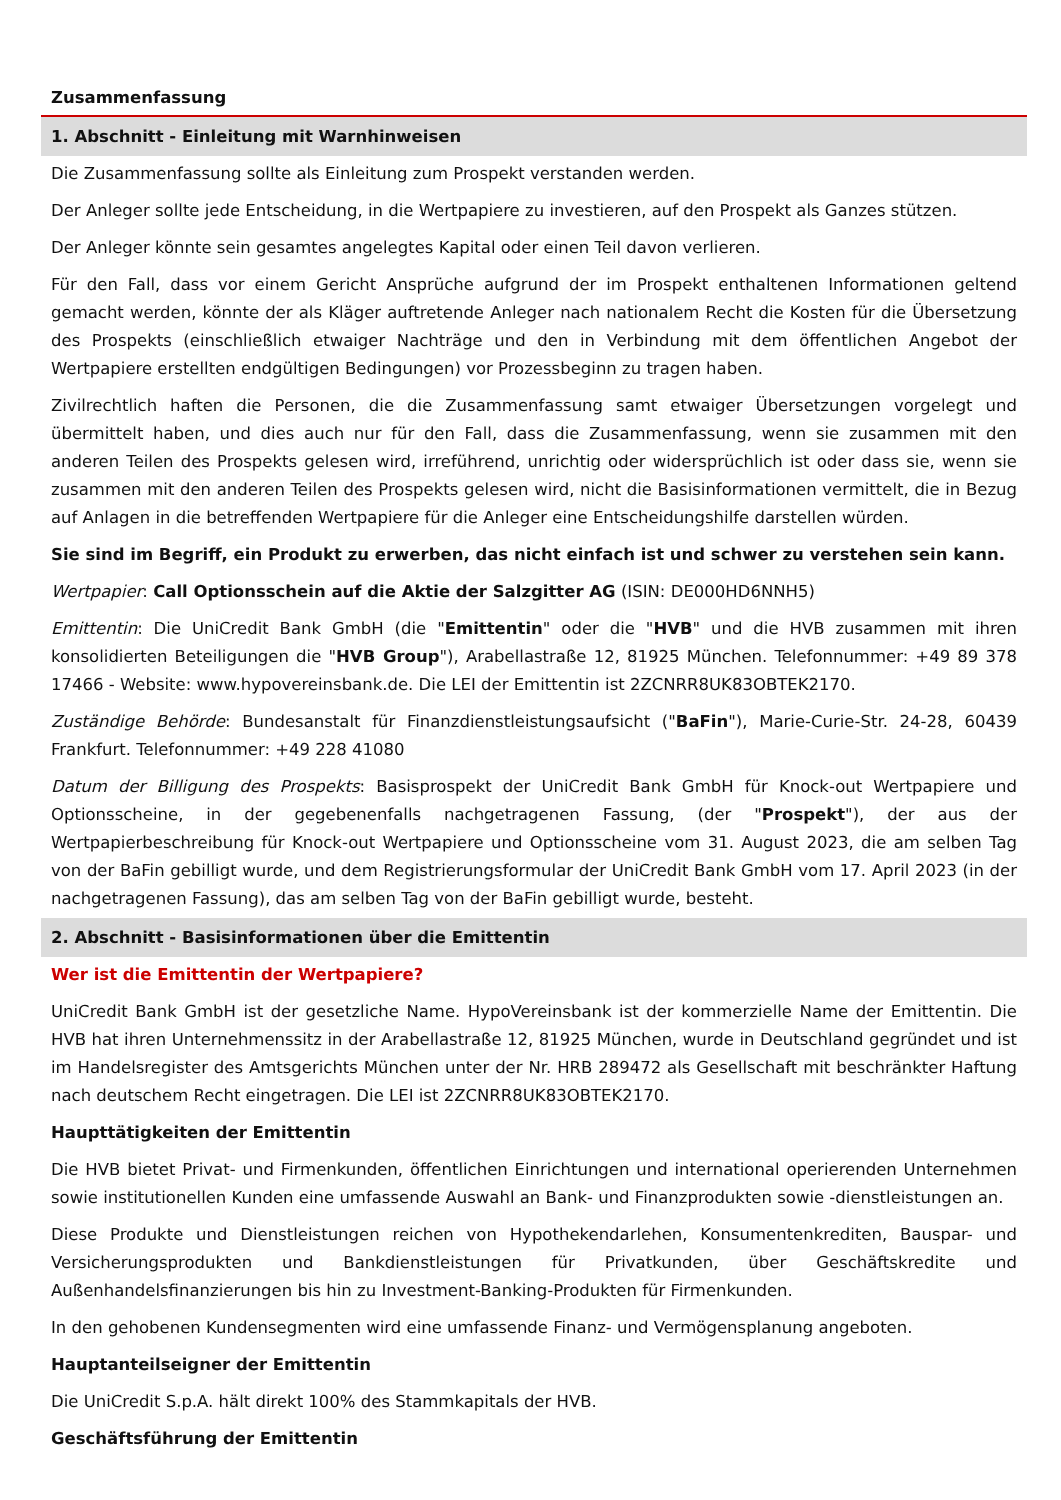Zusammenfassung
1. Abschnitt - Einleitung mit Warnhinweisen
Die Zusammenfassung sollte als Einleitung zum Prospekt verstanden werden.
Der Anleger sollte jede Entscheidung, in die Wertpapiere zu investieren, auf den Prospekt als Ganzes stützen.
Der Anleger könnte sein gesamtes angelegtes Kapital oder einen Teil davon verlieren.
Für den Fall, dass vor einem Gericht Ansprüche aufgrund der im Prospekt enthaltenen Informationen geltend gemacht werden, könnte der als Kläger auftretende Anleger nach nationalem Recht die Kosten für die Übersetzung des Prospekts (einschließlich etwaiger Nachträge und den in Verbindung mit dem öffentlichen Angebot der Wertpapiere erstellten endgültigen Bedingungen) vor Prozessbeginn zu tragen haben.
Zivilrechtlich haften die Personen, die die Zusammenfassung samt etwaiger Übersetzungen vorgelegt und übermittelt haben, und dies auch nur für den Fall, dass die Zusammenfassung, wenn sie zusammen mit den anderen Teilen des Prospekts gelesen wird, irreführend, unrichtig oder widersprüchlich ist oder dass sie, wenn sie zusammen mit den anderen Teilen des Prospekts gelesen wird, nicht die Basisinformationen vermittelt, die in Bezug auf Anlagen in die betreffenden Wertpapiere für die Anleger eine Entscheidungshilfe darstellen würden.
Sie sind im Begriff, ein Produkt zu erwerben, das nicht einfach ist und schwer zu verstehen sein kann.
Wertpapier: Call Optionsschein auf die Aktie der Salzgitter AG (ISIN: DE000HD6NNH5)
Emittentin: Die UniCredit Bank GmbH (die "Emittentin" oder die "HVB" und die HVB zusammen mit ihren konsolidierten Beteiligungen die "HVB Group"), Arabellastraße 12, 81925 München. Telefonnummer: +49 89 378 17466 - Website: www.hypovereinsbank.de. Die LEI der Emittentin ist 2ZCNRR8UK83OBTEK2170.
Zuständige Behörde: Bundesanstalt für Finanzdienstleistungsaufsicht ("BaFin"), Marie-Curie-Str. 24-28, 60439 Frankfurt. Telefonnummer: +49 228 41080
Datum der Billigung des Prospekts: Basisprospekt der UniCredit Bank GmbH für Knock-out Wertpapiere und Optionsscheine, in der gegebenenfalls nachgetragenen Fassung, (der "Prospekt"), der aus der Wertpapierbeschreibung für Knock-out Wertpapiere und Optionsscheine vom 31. August 2023, die am selben Tag von der BaFin gebilligt wurde, und dem Registrierungsformular der UniCredit Bank GmbH vom 17. April 2023 (in der nachgetragenen Fassung), das am selben Tag von der BaFin gebilligt wurde, besteht.
2. Abschnitt - Basisinformationen über die Emittentin
Wer ist die Emittentin der Wertpapiere?
UniCredit Bank GmbH ist der gesetzliche Name. HypoVereinsbank ist der kommerzielle Name der Emittentin. Die HVB hat ihren Unternehmenssitz in der Arabellastraße 12, 81925 München, wurde in Deutschland gegründet und ist im Handelsregister des Amtsgerichts München unter der Nr. HRB 289472 als Gesellschaft mit beschränkter Haftung nach deutschem Recht eingetragen. Die LEI ist 2ZCNRR8UK83OBTEK2170.
Haupttätigkeiten der Emittentin
Die HVB bietet Privat- und Firmenkunden, öffentlichen Einrichtungen und international operierenden Unternehmen sowie institutionellen Kunden eine umfassende Auswahl an Bank- und Finanzprodukten sowie -dienstleistungen an.
Diese Produkte und Dienstleistungen reichen von Hypothekendarlehen, Konsumentenkrediten, Bauspar- und Versicherungsprodukten und Bankdienstleistungen für Privatkunden, über Geschäftskredite und Außenhandelsfinanzierungen bis hin zu Investment-Banking-Produkten für Firmenkunden.
In den gehobenen Kundensegmenten wird eine umfassende Finanz- und Vermögensplanung angeboten.
Hauptanteilseigner der Emittentin
Die UniCredit S.p.A. hält direkt 100% des Stammkapitals der HVB.
Geschäftsführung der Emittentin